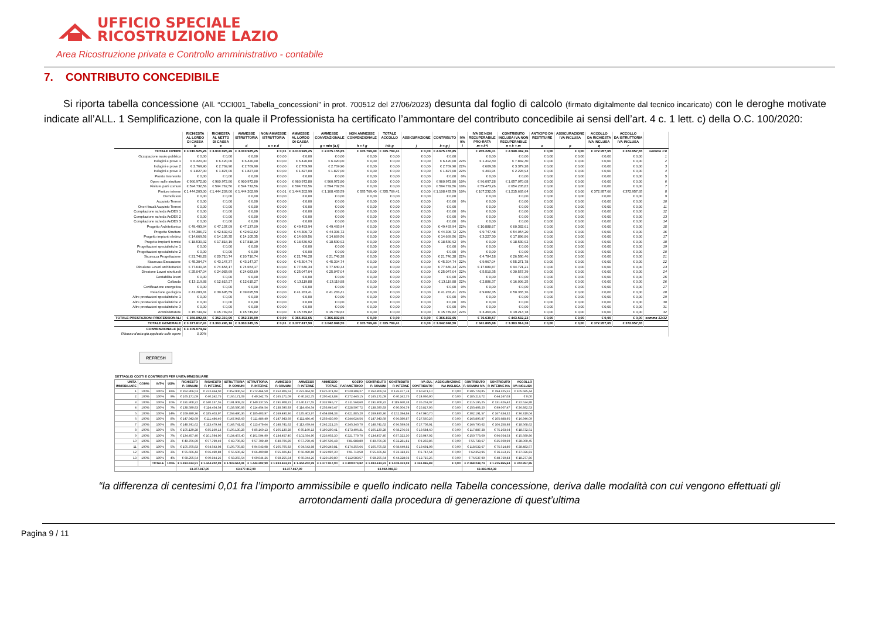UFFICIO SPECIALE
RICOSTRUZIONE LAZIO
Area Ricostruzione privata e Controllo amministrativo - contabile
7. CONTRIBUTO CONCEDIBILE
Si riporta tabella concessione (All. “CCI001_Tabella_concessioni” in prot. 700512 del 27/06/2023) desunta dal foglio di calcolo (firmato digitalmente dal tecnico incaricato) con le deroghe motivate indicate all’ALL. 1 Semplificazione, con la quale il Professionista ha certificato l’ammontare del contributo concedibile ai sensi dell’art. 4 c. 1 lett. c) della O.C. 100/2020:
| | RICHIESTA AL LORDO DI CASSA b | RICHIESTA AL NETTO DI CASSA c | AMMESSE ISTRUTTORIA d | NON AMMESSE ISTRUTTORIA e = c-d | AMMESSE AL LORDO DI CASSA f | AMMESSE CONVENZIONALE g = min [a,f] | NON AMMESSE CONVENZIONALE h = f-g | TOTALE ACCOLLO i=b-g | ASSICURAZIONE j | CONTRIBUTO k = g-j | IVA 0% l | IVA SE NON RECUPERABILE PRO-RATA m = k*l | CONTRIBUTO INCLUSA IVA NON RECUPERABILE n = k + m | ANTICIPO DA RESTITUIRE o | ASSICURAZIONE IVA INCLUSA p | ACCOLLO DA RICHIESTA IVA INCLUSA q | ACCOLLO DA ISTRUTTORIA IVA INCLUSA r | |
| --- | --- | --- | --- | --- | --- | --- | --- | --- | --- | --- | --- | --- | --- | --- | --- | --- | --- | --- |
| TOTALE OPERE | € 3.010.925,26 | € 3.010.925,26 | € 3.010.925,25 | € 0,01 | € 3.010.925,25 | € 2.675.155,85 | € 335.769,40 | € 335.769,41 | € 0,00 | € 2.675.155,85 | | € 265.226,31 | € 2.940.382,16 | € 0,00 | € 0,00 | € 372.957,65 | € 372.957,65 | somma 1:8 |
| Occupazione suolo pubblico | € 0,00 | € 0,00 | € 0,00 | € 0,00 | € 0,00 | € 0,00 | € 0,00 | € 0,00 | € 0,00 | € 0,00 | | € 0,00 | € 0,00 | € 0,00 | € 0,00 | € 0,00 | € 0,00 | 1 |
| Indagini e prove 1 | € 6.420,00 | € 6.420,00 | € 6.420,00 | € 0,00 | € 6.420,00 | € 6.420,00 | € 0,00 | € 0,00 | € 0,00 | € 6.420,00 | 22% | € 1.412,40 | € 7.832,40 | € 0,00 | € 0,00 | € 0,00 | € 0,00 | 2 |
| Indagini e prove 2 | € 2.769,90 | € 2.769,90 | € 2.769,90 | € 0,00 | € 2.769,90 | € 2.769,90 | € 0,00 | € 0,00 | € 0,00 | € 2.769,90 | 22% | € 609,38 | € 3.379,28 | € 0,00 | € 0,00 | € 0,00 | € 0,00 | 3 |
| Indagini e prove 3 | € 1.827,00 | € 1.827,00 | € 1.827,00 | € 0,00 | € 1.827,00 | € 1.827,00 | € 0,00 | € 0,00 | € 0,00 | € 1.827,00 | 22% | € 401,94 | € 2.228,94 | € 0,00 | € 0,00 | € 0,00 | € 0,00 | 4 |
| Pronto Intervento | € 0,00 | € 0,00 | € 0,00 | € 0,00 | € 0,00 | € 0,00 | € 0,00 | € 0,00 | € 0,00 | € 0,00 | 0% | € 0,00 | € 0,00 | € 0,00 | € 0,00 | € 0,00 | € 0,00 | 5 |
| Opere sulle strutture | € 960.972,80 | € 960.972,80 | € 960.972,80 | € 0,00 | € 960.972,80 | € 960.972,80 | € 0,00 | € 0,00 | € 0,00 | € 960.972,80 | 10% | € 96.097,28 | € 1.057.070,08 | € 0,00 | € 0,00 | € 0,00 | € 0,00 | 6 |
| Finiture parti comuni | € 594.732,56 | € 594.732,56 | € 594.732,56 | € 0,00 | € 594.732,56 | € 594.732,56 | € 0,00 | € 0,00 | € 0,00 | € 594.732,56 | 10% | € 59.473,26 | € 654.205,82 | € 0,00 | € 0,00 | € 0,00 | € 0,00 | 7 |
| Finiture interne | € 1.444.203,00 | € 1.444.203,00 | € 1.444.202,99 | € 0,01 | € 1.444.202,99 | € 1.108.433,59 | € 335.769,40 | € 335.769,41 | € 0,00 | € 1.108.433,59 | 10% | € 107.232,05 | € 1.215.665,64 | € 0,00 | € 0,00 | € 372.957,66 | € 372.957,65 | 8 |
| Demolizioni | € 0,00 | € 0,00 | € 0,00 | € 0,00 | € 0,00 | € 0,00 | € 0,00 | € 0,00 | € 0,00 | € 0,00 | | € 0,00 | € 0,00 | € 0,00 | € 0,00 | € 0,00 | € 0,00 | 9 |
| Acquisto Terreni | € 0,00 | € 0,00 | € 0,00 | € 0,00 | € 0,00 | € 0,00 | € 0,00 | € 0,00 | € 0,00 | € 0,00 | 0% | € 0,00 | € 0,00 | € 0,00 | € 0,00 | € 0,00 | € 0,00 | 10 |
| Oneri fiscali Acquisto Terreni | € 0,00 | € 0,00 | € 0,00 | € 0,00 | € 0,00 | € 0,00 | € 0,00 | € 0,00 | € 0,00 | € 0,00 | | € 0,00 | € 0,00 | € 0,00 | € 0,00 | € 0,00 | € 0,00 | 11 |
| Compilazione scheda AeDES 1 | € 0,00 | € 0,00 | € 0,00 | € 0,00 | € 0,00 | € 0,00 | € 0,00 | € 0,00 | € 0,00 | € 0,00 | 0% | € 0,00 | € 0,00 | € 0,00 | € 0,00 | € 0,00 | € 0,00 | 12 |
| Compilazione scheda AeDES 2 | € 0,00 | € 0,00 | € 0,00 | € 0,00 | € 0,00 | € 0,00 | € 0,00 | € 0,00 | € 0,00 | € 0,00 | 0% | € 0,00 | € 0,00 | € 0,00 | € 0,00 | € 0,00 | € 0,00 | 13 |
| Compilazione scheda AeDES 3 | € 0,00 | € 0,00 | € 0,00 | € 0,00 | € 0,00 | € 0,00 | € 0,00 | € 0,00 | € 0,00 | € 0,00 | 0% | € 0,00 | € 0,00 | € 0,00 | € 0,00 | € 0,00 | € 0,00 | 14 |
| Progetto Architettonico | € 49.493,94 | € 47.137,09 | € 47.137,09 | € 0,00 | € 49.493,94 | € 49.493,94 | € 0,00 | € 0,00 | € 0,00 | € 49.493,94 | 22% | € 10.888,67 | € 60.382,61 | € 0,00 | € 0,00 | € 0,00 | € 0,00 | 15 |
| Progetto Strutture | € 44.306,72 | € 42.602,62 | € 42.602,62 | € 0,00 | € 44.306,72 | € 44.306,72 | € 0,00 | € 0,00 | € 0,00 | € 44.306,72 | 22% | € 9.747,48 | € 54.054,20 | € 0,00 | € 0,00 | € 0,00 | € 0,00 | 16 |
| Progetto impianti elettrici | € 14.669,56 | € 14.105,35 | € 14.105,35 | € 0,00 | € 14.669,56 | € 14.669,56 | € 0,00 | € 0,00 | € 0,00 | € 14.669,56 | 22% | € 3.227,30 | € 17.896,86 | € 0,00 | € 0,00 | € 0,00 | € 0,00 | 17 |
| Progetto impianti termici | € 18.530,92 | € 17.818,19 | € 17.818,19 | € 0,00 | € 18.530,92 | € 18.530,92 | € 0,00 | € 0,00 | € 0,00 | € 18.530,92 | 0% | € 0,00 | € 18.530,92 | € 0,00 | € 0,00 | € 0,00 | € 0,00 | 18 |
| Progettazioni specialistiche 1 | € 0,00 | € 0,00 | € 0,00 | € 0,00 | € 0,00 | € 0,00 | € 0,00 | € 0,00 | € 0,00 | € 0,00 | 0% | € 0,00 | € 0,00 | € 0,00 | € 0,00 | € 0,00 | € 0,00 | 19 |
| Progettazioni specialistiche 2 | € 0,00 | € 0,00 | € 0,00 | € 0,00 | € 0,00 | € 0,00 | € 0,00 | € 0,00 | € 0,00 | € 0,00 | 0% | € 0,00 | € 0,00 | € 0,00 | € 0,00 | € 0,00 | € 0,00 | 20 |
| Sicurezza Progettazione | € 21.746,28 | € 20.710,74 | € 20.710,74 | € 0,00 | € 21.746,28 | € 21.746,28 | € 0,00 | € 0,00 | € 0,00 | € 21.746,28 | 22% | € 4.784,18 | € 26.530,46 | € 0,00 | € 0,00 | € 0,00 | € 0,00 | 21 |
| Sicurezza Esecuzione | € 45.304,74 | € 43.147,37 | € 43.147,37 | € 0,00 | € 45.304,74 | € 45.304,74 | € 0,00 | € 0,00 | € 0,00 | € 45.304,74 | 22% | € 9.967,04 | € 55.271,78 | € 0,00 | € 0,00 | € 0,00 | € 0,00 | 22 |
| Direzione Lavori architettonici | € 77.640,34 | € 74.654,17 | € 74.654,17 | € 0,00 | € 77.640,34 | € 77.640,34 | € 0,00 | € 0,00 | € 0,00 | € 77.640,34 | 22% | € 17.080,87 | € 94.721,21 | € 0,00 | € 0,00 | € 0,00 | € 0,00 | 23 |
| Direzione Lavori strutturali | € 25.047,04 | € 24.083,69 | € 24.083,69 | € 0,00 | € 25.047,04 | € 25.047,04 | € 0,00 | € 0,00 | € 0,00 | € 25.047,04 | 22% | € 5.510,35 | € 30.557,39 | € 0,00 | € 0,00 | € 0,00 | € 0,00 | 24 |
| Contabilita lavori | € 0,00 | € 0,00 | € 0,00 | € 0,00 | € 0,00 | € 0,00 | € 0,00 | € 0,00 | € 0,00 | € 0,00 | 22% | € 0,00 | € 0,00 | € 0,00 | € 0,00 | € 0,00 | € 0,00 | 25 |
| Collaudo | € 13.119,88 | € 12.615,27 | € 12.615,27 | € 0,00 | € 13.119,88 | € 13.119,88 | € 0,00 | € 0,00 | € 0,00 | € 13.119,88 | 22% | € 2.886,37 | € 16.006,25 | € 0,00 | € 0,00 | € 0,00 | € 0,00 | 26 |
| Certificazione energetica | € 0,00 | € 0,00 | € 0,00 | € 0,00 | € 0,00 | € 0,00 | € 0,00 | € 0,00 | € 0,00 | € 0,00 | 0% | € 0,00 | € 0,00 | € 0,00 | € 0,00 | € 0,00 | € 0,00 | 27 |
| Relazione geologica | € 41.283,41 | € 39.695,59 | € 39.695,59 | € 0,00 | € 41.283,41 | € 41.283,41 | € 0,00 | € 0,00 | € 0,00 | € 41.283,41 | 22% | € 9.082,35 | € 50.365,76 | € 0,00 | € 0,00 | € 0,00 | € 0,00 | 28 |
| Altre prestazioni specialistiche 1 | € 0,00 | € 0,00 | € 0,00 | € 0,00 | € 0,00 | € 0,00 | € 0,00 | € 0,00 | € 0,00 | € 0,00 | 0% | € 0,00 | € 0,00 | € 0,00 | € 0,00 | € 0,00 | € 0,00 | 29 |
| Altre prestazioni specialistiche 2 | € 0,00 | € 0,00 | € 0,00 | € 0,00 | € 0,00 | € 0,00 | € 0,00 | € 0,00 | € 0,00 | € 0,00 | 0% | € 0,00 | € 0,00 | € 0,00 | € 0,00 | € 0,00 | € 0,00 | 30 |
| Altre prestazioni specialistiche 3 | € 0,00 | € 0,00 | € 0,00 | € 0,00 | € 0,00 | € 0,00 | € 0,00 | € 0,00 | € 0,00 | € 0,00 | 0% | € 0,00 | € 0,00 | € 0,00 | € 0,00 | € 0,00 | € 0,00 | 31 |
| Amministratore | € 15.749,82 | € 15.749,82 | € 15.749,82 | € 0,00 | € 15.749,82 | € 15.749,82 | € 0,00 | € 0,00 | € 0,00 | € 15.749,82 | 22% | € 3.464,96 | € 19.214,78 | € 0,00 | € 0,00 | € 0,00 | € 0,00 | 32 |
| TOTALE PRESTAZIONI PROFESSIONALI | € 366.892,65 | € 352.319,90 | € 352.319,90 | € 0,00 | € 366.892,65 | € 366.892,65 | € 0,00 | € 0,00 | € 0,00 | € 366.892,65 | | € 76.639,57 | € 443.532,22 | € 0,00 | € 0,00 | € 0,00 | € 0,00 | somma 12:32 |
| TOTALE GENERALE | € 3.377.817,91 | € 3.363.245,16 | € 3.363.245,15 | € 0,01 | € 3.377.817,90 | € 3.042.048,50 | € 335.769,40 | € 335.769,41 | € 0,00 | € 3.042.048,50 | | € 341.865,88 | € 3.383.914,38 | € 0,00 | € 0,00 | € 372.957,65 | € 372.957,65 | |
| CONVENZIONALE (a) | € 3.109.074,82 | | | | | | | | | | | | | | | | | |
| Ribasso d'asta già applicato sulle opere | 0,00% | | | | | | | | | | | | | | | | | |
REFRESH
DETTAGLIO COSTI E CONTRIBUTI PER UNITA IMMOBILIARE
| UNITA IMMOBILIARE | COM% | INT% | US% | RICHIESTO P. COMUNI | RICHIESTO P. INTERNE | ISTRUTTORIA P. COMUNI | ISTRUTTORIA P. INTERNE | AMMESSO P. COMUNI | AMMESSO P. INTERNE | AMMESSO TOTALE | COSTO PARAMETRICO | CONTRIBUTO P. COMUNI | CONTRIBUTO P. INTERNE | IVA SUL CONTRIBUTO | ASSICURAZIONE IVA INCLUSA | CONTRIBUTO P. COMUNI IVA | CONTRIBUTO P. INTERNE IVA | ACCOLLO IVA INCLUSA |
| --- | --- | --- | --- | --- | --- | --- | --- | --- | --- | --- | --- | --- | --- | --- | --- | --- | --- | --- |
| 1 | 100% | 100% | 18% | € 352.906,53 | € 272.464,50 | € 352.906,53 | € 272.464,50 | € 352.906,53 | € 272.464,50 | € 625.371,03 | € 529.384,27 | € 352.906,53 | € 176.477,74 | € 60.471,10 | € 0,00 | € 395.729,85 | € 194.125,51 | € 105.585,44 |
| 2 | 100% | 100% | 9% | € 165.171,09 | € 40.242,75 | € 165.171,09 | € 40.242,75 | € 165.171,09 | € 40.242,75 | € 205.413,84 | € 272.440,15 | € 165.171,09 | € 40.242,75 | € 24.066,90 | € 0,00 | € 185.213,72 | € 44.267,03 | € 0,00 |
| 3 | 100% | 100% | 10% | € 191.908,22 | € 140.137,55 | € 191.908,22 | € 140.137,55 | € 191.908,22 | € 140.137,55 | € 332.045,77 | € 311.568,60 | € 191.908,22 | € 119.660,38 | € 35.253,07 | € 0,00 | € 215.195,25 | € 131.626,42 | € 22.524,88 |
| 4 | 100% | 100% | 7% | € 138.590,93 | € 114.454,54 | € 138.590,93 | € 114.454,54 | € 138.590,93 | € 114.454,54 | € 253.045,47 | € 228.597,72 | € 138.590,93 | € 90.006,79 | € 25.817,95 | € 0,00 | € 155.408,20 | € 99.007,47 | € 26.892,53 |
| 5 | 100% | 100% | 14% | € 269.490,36 | € 185.403,97 | € 269.490,36 | € 185.403,97 | € 269.490,36 | € 185.403,97 | € 454.894,33 | € 421.885,20 | € 269.490,36 | € 152.394,84 | € 47.940,70 | € 0,00 | € 302.191,57 | € 167.634,32 | € 36.310,04 |
| 6 | 100% | 100% | 8% | € 147.943,69 | € 111.486,40 | € 147.943,69 | € 111.486,40 | € 147.943,69 | € 111.486,40 | € 259.430,09 | € 244.024,56 | € 147.943,69 | € 96.080,87 | € 27.560,26 | € 0,00 | € 165.895,87 | € 105.688,95 | € 16.946,09 |
| 7 | 100% | 100% | 8% | € 148.741,62 | € 113.479,64 | € 148.741,62 | € 113.479,64 | € 148.741,62 | € 113.479,64 | € 262.221,26 | € 245.340,70 | € 148.741,62 | € 96.599,08 | € 27.708,91 | € 0,00 | € 166.790,62 | € 106.258,98 | € 18.568,62 |
| 8 | 100% | 100% | 5% | € 105.130,28 | € 85.160,13 | € 105.130,28 | € 85.160,13 | € 105.130,28 | € 85.160,13 | € 190.290,41 | € 173.406,31 | € 105.130,28 | € 68.276,03 | € 19.584,60 | € 0,00 | € 117.887,28 | € 75.103,64 | € 18.572,51 |
| 9 | 100% | 100% | 7% | € 134.457,40 | € 101.594,90 | € 134.457,40 | € 101.594,90 | € 134.457,40 | € 101.594,90 | € 236.052,30 | € 221.779,70 | € 134.457,40 | € 87.322,30 | € 25.047,92 | € 0,00 | € 150.773,09 | € 96.054,53 | € 15.699,86 |
| 10 | 100% | 100% | 3% | € 49.706,99 | € 57.799,49 | € 49.706,99 | € 57.799,49 | € 49.706,99 | € 57.799,49 | € 107.506,48 | € 81.988,80 | € 49.706,99 | € 32.281,81 | € 9.259,86 | € 0,00 | € 55.738,67 | € 35.509,99 | € 28.069,45 |
| 11 | 100% | 100% | 5% | € 105.705,83 | € 94.543,98 | € 105.705,83 | € 94.543,98 | € 105.705,83 | € 94.543,98 | € 200.249,81 | € 174.355,66 | € 105.705,83 | € 68.649,82 | € 19.691,98 | € 0,00 | € 118.532,67 | € 75.514,80 | € 28.483,57 |
| 12 | 100% | 100% | 3% | € 55.606,42 | € 66.490,88 | € 55.606,42 | € 66.490,88 | € 55.606,42 | € 66.490,88 | € 122.097,30 | € 91.719,58 | € 55.606,42 | € 36.113,15 | € 6.747,54 | € 0,00 | € 62.353,96 | € 36.113,15 | € 37.026,81 |
| 13 | 100% | 100% | 4% | € 68.255,54 | € 60.944,26 | € 68.255,54 | € 60.944,26 | € 68.255,54 | € 60.944,26 | € 129.199,80 | € 112.583,57 | € 68.255,54 | € 44.328,03 | € 12.715,25 | € 0,00 | € 76.537,99 | € 48.760,83 | € 18.277,86 |
| | | TOTALE | 100% | € 1.933.614,91 | € 1.444.202,99 | € 1.933.614,91 | € 1.444.202,99 | € 1.933.614,91 | € 1.444.202,99 | € 3.377.817,90 | € 3.109.074,82 | € 1.933.614,91 | € 1.108.433,59 | € 341.865,88 | € 0,00 | € 2.168.248,74 | € 1.215.665,64 | € 372.957,65 |
| | | | | €3.377.817,90 | | €3.377.817,90 | | €3.377.817,90 | | | | €3.042.048,50 | | | | €3.383.914,38 | | |
“la differenza di centesimi 0,01 fra l’importo ammissibile e quello indicato nella Tabella concessione, deriva dalle modalità con cui vengono effettuati gli arrotondamenti dalla procedura di generazione di quest’ultima
Pagina 9 / 11